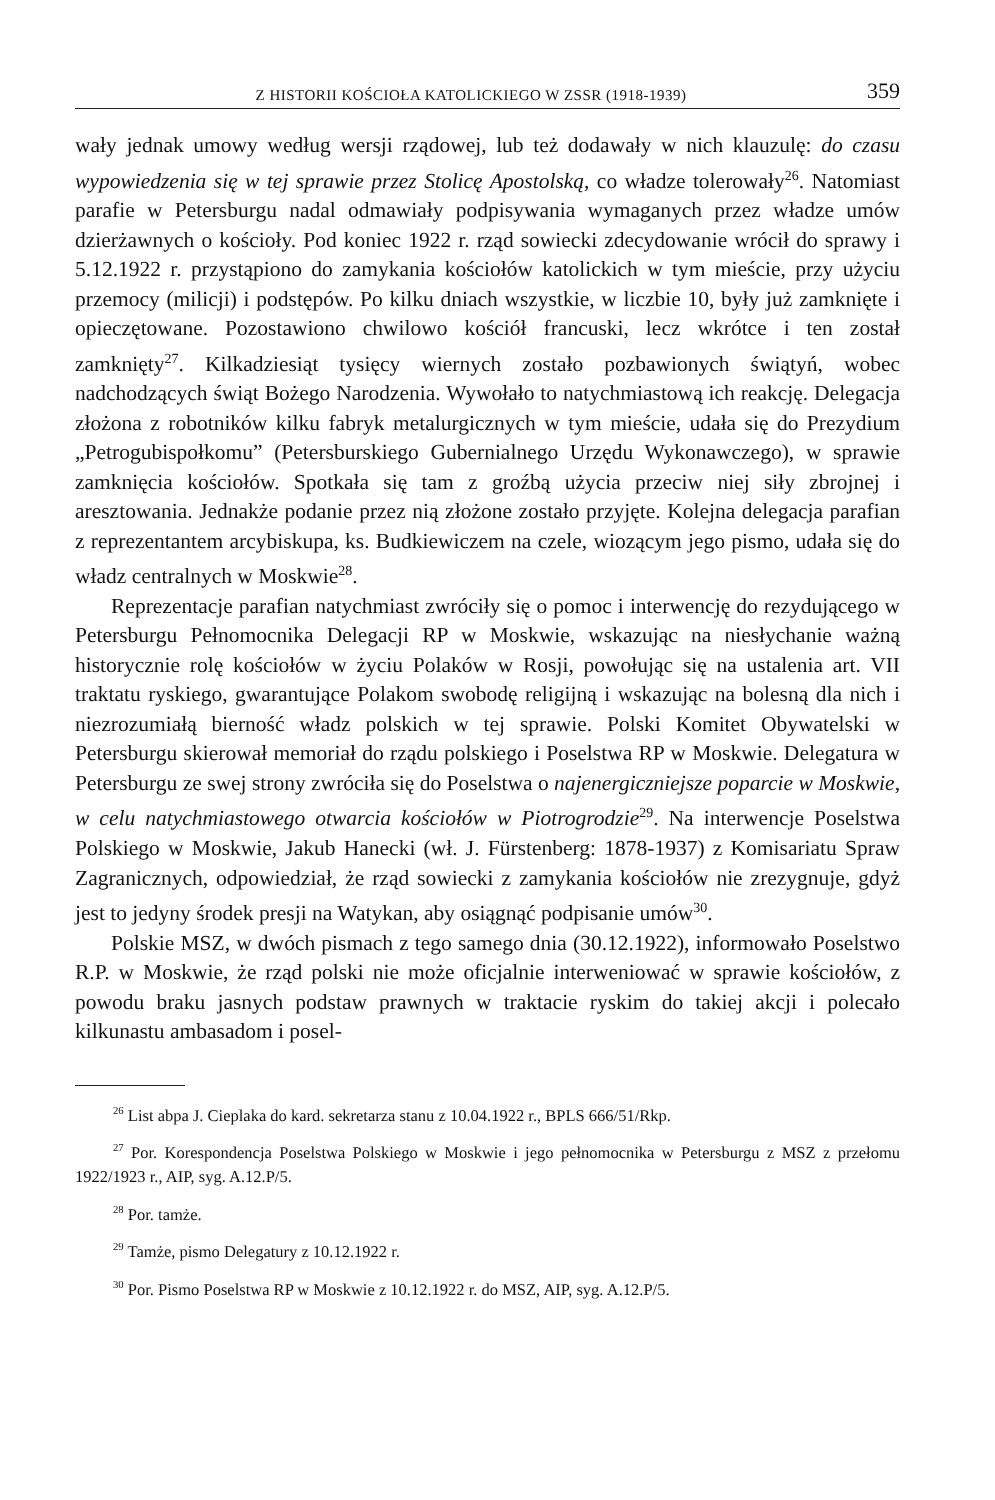Z HISTORII KOŚCIOŁA KATOLICKIEGO W ZSSR (1918-1939) 359
wały jednak umowy według wersji rządowej, lub też dodawały w nich klauzulę: do czasu wypowiedzenia się w tej sprawie przez Stolicę Apostolską, co władze tolerowały<sup>26</sup>. Natomiast parafie w Petersburgu nadal odmawiały podpisywania wymaganych przez władze umów dzierżawnych o kościoły. Pod koniec 1922 r. rząd sowiecki zdecydowanie wrócił do sprawy i 5.12.1922 r. przystąpiono do zamykania kościołów katolickich w tym mieście, przy użyciu przemocy (milicji) i podstępów. Po kilku dniach wszystkie, w liczbie 10, były już zamknięte i opieczętowane. Pozostawiono chwilowo kościół francuski, lecz wkrótce i ten został zamknięty<sup>27</sup>. Kilkadziesiąt tysięcy wiernych zostało pozbawionych świątyń, wobec nadchodzących świąt Bożego Narodzenia. Wywołało to natychmiastową ich reakcję. Delegacja złożona z robotników kilku fabryk metalurgicznych w tym mieście, udała się do Prezydium „Petrogubispołkomu” (Petersburskiego Gubernialnego Urzędu Wykonawczego), w sprawie zamknięcia kościołów. Spotkała się tam z groźbą użycia przeciw niej siły zbrojnej i aresztowania. Jednakże podanie przez nią złożone zostało przyjęte. Kolejna delegacja parafian z reprezentantem arcybiskupa, ks. Budkiewiczem na czele, wiozącym jego pismo, udała się do władz centralnych w Moskwie<sup>28</sup>.
Reprezentacje parafian natychmiast zwróciły się o pomoc i interwencję do rezydującego w Petersburgu Pełnomocnika Delegacji RP w Moskwie, wskazując na niesłychanie ważną historycznie rolę kościołów w życiu Polaków w Rosji, powołując się na ustalenia art. VII traktatu ryskiego, gwarantujące Polakom swobodę religijną i wskazując na bolesną dla nich i niezrozumiałą bierność władz polskich w tej sprawie. Polski Komitet Obywatelski w Petersburgu skierował memoriał do rządu polskiego i Poselstwa RP w Moskwie. Delegatura w Petersburgu ze swej strony zwróciła się do Poselstwa o najenergiczniejsze poparcie w Moskwie, w celu natychmiastowego otwarcia kościołów w Piotrogrodzie<sup>29</sup>. Na interwencje Poselstwa Polskiego w Moskwie, Jakub Hanecki (wł. J. Fürstenberg: 1878-1937) z Komisariatu Spraw Zagranicznych, odpowiedział, że rząd sowiecki z zamykania kościołów nie zrezygnuje, gdyż jest to jedyny środek presji na Watykan, aby osiągnąć podpisanie umów<sup>30</sup>.
Polskie MSZ, w dwóch pismach z tego samego dnia (30.12.1922), informowało Poselstwo R.P. w Moskwie, że rząd polski nie może oficjalnie interweniować w sprawie kościołów, z powodu braku jasnych podstaw prawnych w traktacie ryskim do takiej akcji i polecało kilkunastu ambasadom i posel-
<sup>26</sup> List abpa J. Cieplaka do kard. sekretarza stanu z 10.04.1922 r., BPLS 666/51/Rkp.
<sup>27</sup> Por. Korespondencja Poselstwa Polskiego w Moskwie i jego pełnomocnika w Petersburgu z MSZ z przełomu 1922/1923 r., AIP, syg. A.12.P/5.
<sup>28</sup> Por. tamże.
<sup>29</sup> Tamże, pismo Delegatury z 10.12.1922 r.
<sup>30</sup> Por. Pismo Poselstwa RP w Moskwie z 10.12.1922 r. do MSZ, AIP, syg. A.12.P/5.